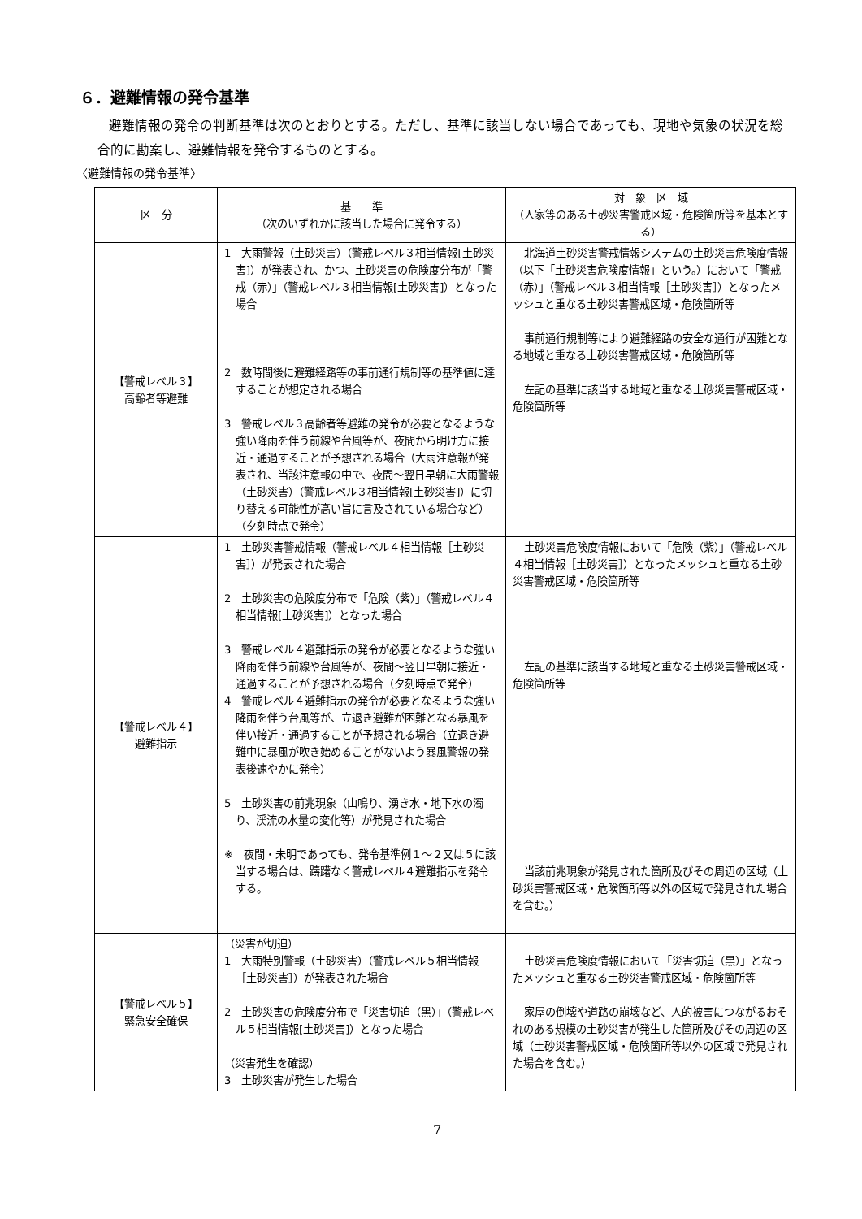６．避難情報の発令基準
避難情報の発令の判断基準は次のとおりとする。ただし、基準に該当しない場合であっても、現地や気象の状況を総合的に勘案し、避難情報を発令するものとする。
〈避難情報の発令基準〉
| 区 分 | 基 準 （次のいずれかに該当した場合に発令する） | 対 象 区 域 （人家等のある土砂災害警戒区域・危険箇所等を基本とする） |
| --- | --- | --- |
| 【警戒レベル３】 高齢者等避難 | 1 大雨警報（土砂災害）（警戒レベル３相当情報[土砂災害]）が発表され、かつ、土砂災害の危険度分布が「警戒（赤）」（警戒レベル３相当情報[土砂災害]）となった場合 2 数時間後に避難経路等の事前通行規制等の基準値に達することが想定される場合 3 警戒レベル３高齢者等避難の発令が必要となるような強い降雨を伴う前線や台風等が、夜間から明け方に接近・通過することが予想される場合（大雨注意報が発表され、当該注意報の中で、夜間～翌日早朝に大雨警報（土砂災害）（警戒レベル３相当情報[土砂災害]）に切り替える可能性が高い旨に言及されている場合など）（夕刻時点で発令） | 北海道土砂災害警戒情報システムの土砂災害危険度情報（以下「土砂災害危険度情報」という。）において「警戒（赤）」（警戒レベル３相当情報［土砂災害］）となったメッシュと重なる土砂災害警戒区域・危険箇所等 事前通行規制等により避難経路の安全な通行が困難となる地域と重なる土砂災害警戒区域・危険箇所等 左記の基準に該当する地域と重なる土砂災害警戒区域・危険箇所等 |
| 【警戒レベル４】 避難指示 | 1 土砂災害警戒情報（警戒レベル４相当情報［土砂災害］）が発表された場合 2 土砂災害の危険度分布で「危険（紫）」（警戒レベル４相当情報[土砂災害]）となった場合 3 警戒レベル４避難指示の発令が必要となるような強い降雨を伴う前線や台風等が、夜間～翌日早朝に接近・通過することが予想される場合（夕刻時点で発令） 4 警戒レベル４避難指示の発令が必要となるような強い降雨を伴う台風等が、立退き避難が困難となる暴風を伴い接近・通過することが予想される場合（立退き避難中に暴風が吹き始めることがないよう暴風警報の発表後速やかに発令） 5 土砂災害の前兆現象（山鳴り、湧き水・地下水の濁り、渓流の水量の変化等）が発見された場合 ※ 夜間・未明であっても、発令基準例１～２又は５に該当する場合は、躊躇なく警戒レベル４避難指示を発令する。 | 土砂災害危険度情報において「危険（紫）」（警戒レベル４相当情報［土砂災害］）となったメッシュと重なる土砂災害警戒区域・危険箇所等 左記の基準に該当する地域と重なる土砂災害警戒区域・危険箇所等 当該前兆現象が発見された箇所及びその周辺の区域（土砂災害警戒区域・危険箇所等以外の区域で発見された場合を含む。） |
| 【警戒レベル５】 緊急安全確保 | （災害が切迫） 1 大雨特別警報（土砂災害）（警戒レベル５相当情報［土砂災害］）が発表された場合 2 土砂災害の危険度分布で「災害切迫（黒）」（警戒レベル５相当情報[土砂災害]）となった場合 （災害発生を確認） 3 土砂災害が発生した場合 | 土砂災害危険度情報において「災害切迫（黒）」となったメッシュと重なる土砂災害警戒区域・危険箇所等 家屋の倒壊や道路の崩壊など、人的被害につながるおそれのある規模の土砂災害が発生した箇所及びその周辺の区域（土砂災害警戒区域・危険箇所等以外の区域で発見された場合を含む。） |
7